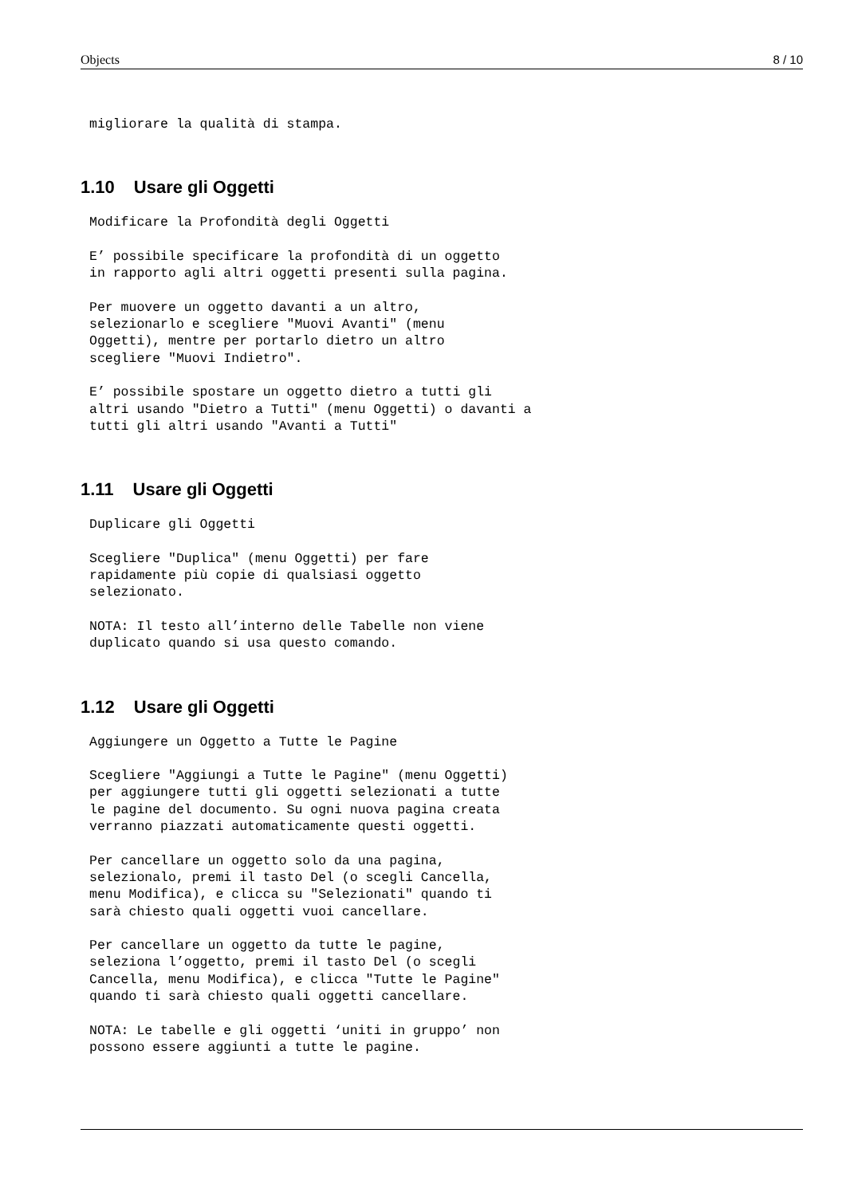Objects 8 / 10
migliorare la qualità di stampa.
1.10 Usare gli Oggetti
Modificare la Profondità degli Oggetti

E’ possibile specificare la profondità di un oggetto
in rapporto agli altri oggetti presenti sulla pagina.

Per muovere un oggetto davanti a un altro,
selezionarlo e scegliere "Muovi Avanti" (menu
Oggetti), mentre per portarlo dietro un altro
scegliere "Muovi Indietro".

E’ possibile spostare un oggetto dietro a tutti gli
altri usando "Dietro a Tutti" (menu Oggetti) o davanti a
tutti gli altri usando "Avanti a Tutti"
1.11 Usare gli Oggetti
Duplicare gli Oggetti

Scegliere "Duplica" (menu Oggetti) per fare
rapidamente più copie di qualsiasi oggetto
selezionato.

NOTA: Il testo all’interno delle Tabelle non viene
duplicato quando si usa questo comando.
1.12 Usare gli Oggetti
Aggiungere un Oggetto a Tutte le Pagine

Scegliere "Aggiungi a Tutte le Pagine" (menu Oggetti)
per aggiungere tutti gli oggetti selezionati a tutte
le pagine del documento. Su ogni nuova pagina creata
verranno piazzati automaticamente questi oggetti.

Per cancellare un oggetto solo da una pagina,
selezionalo, premi il tasto Del (o scegli Cancella,
menu Modifica), e clicca su "Selezionati" quando ti
sarà chiesto quali oggetti vuoi cancellare.

Per cancellare un oggetto da tutte le pagine,
seleziona l’oggetto, premi il tasto Del (o scegli
Cancella, menu Modifica), e clicca "Tutte le Pagine"
quando ti sarà chiesto quali oggetti cancellare.

NOTA: Le tabelle e gli oggetti ‘uniti in gruppo’ non
possono essere aggiunti a tutte le pagine.